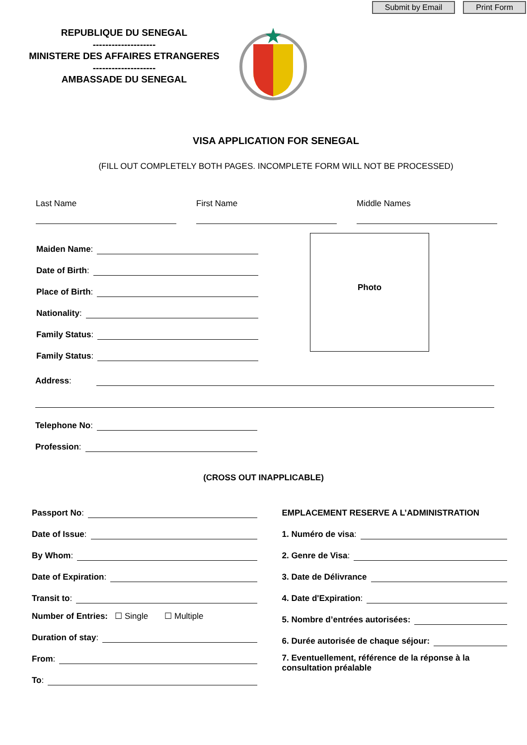Submit by Email Print Form
REPUBLIQUE DU SENEGAL
--------------------
MINISTERE DES AFFAIRES ETRANGERES
--------------------
AMBASSADE DU SENEGAL
VISA APPLICATION FOR SENEGAL
(FILL OUT COMPLETELY BOTH PAGES. INCOMPLETE FORM WILL NOT BE PROCESSED)
Last Name First Name Middle Names
Maiden Name:
Date of Birth:
Place of Birth:
Nationality:
Family Status:
Family Status:
Photo
Address:
Telephone No:
Profession:
(CROSS OUT INAPPLICABLE)
Passport No:
Date of Issue:
By Whom:
Date of Expiration:
Transit to:
Number of Entries: ☐ Single ☐ Multiple
Duration of stay:
From:
To:
EMPLACEMENT RESERVE A L’ADMINISTRATION
1. Numéro de visa:
2. Genre de Visa:
3. Date de Délivrance
4. Date d'Expiration:
5. Nombre d’entrées autorisées:
6. Durée autorisée de chaque séjour:
7. Eventuellement, référence de la réponse à la consultation préalable